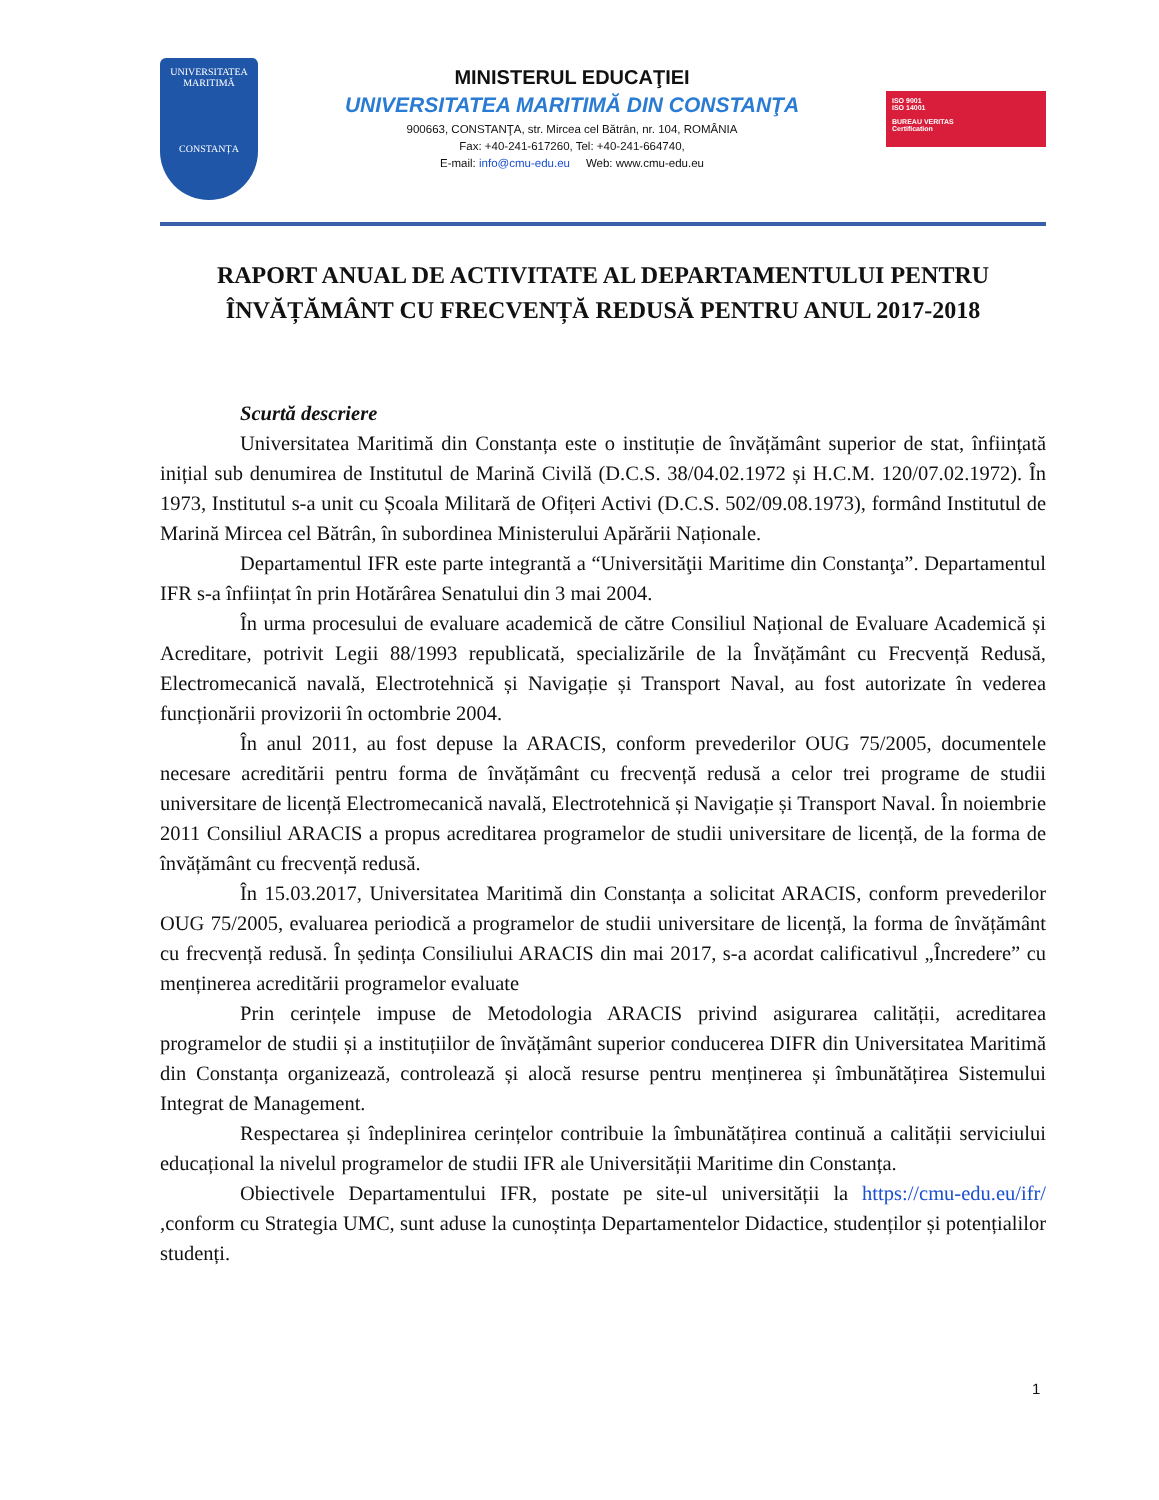UNIVERSITATEA
MARITIMĂ
CONSTANȚA
MINISTERUL EDUCAŢIEI
UNIVERSITATEA MARITIMĂ DIN CONSTANŢA
900663, CONSTANŢA, str. Mircea cel Bătrân, nr. 104, ROMÂNIA
Fax: +40-241-617260, Tel: +40-241-664740,
E-mail: info@cmu-edu.eu Web: www.cmu-edu.eu
ISO 9001
ISO 14001
BUREAU VERITAS
Certification
RAPORT ANUAL DE ACTIVITATE AL DEPARTAMENTULUI PENTRU ÎNVĂȚĂMÂNT CU FRECVENȚĂ REDUSĂ PENTRU ANUL 2017-2018
Scurtă descriere
Universitatea Maritimă din Constanța este o instituție de învățământ superior de stat, înființată inițial sub denumirea de Institutul de Marină Civilă (D.C.S. 38/04.02.1972 și H.C.M. 120/07.02.1972). În 1973, Institutul s-a unit cu Școala Militară de Ofițeri Activi (D.C.S. 502/09.08.1973), formând Institutul de Marină Mircea cel Bătrân, în subordinea Ministerului Apărării Naționale.
Departamentul IFR este parte integrantă a “Universităţii Maritime din Constanţa”. Departamentul IFR s-a înființat în prin Hotărârea Senatului din 3 mai 2004.
În urma procesului de evaluare academică de către Consiliul Național de Evaluare Academică și Acreditare, potrivit Legii 88/1993 republicată, specializările de la Învățământ cu Frecvență Redusă, Electromecanică navală, Electrotehnică și Navigație și Transport Naval, au fost autorizate în vederea funcționării provizorii în octombrie 2004.
În anul 2011, au fost depuse la ARACIS, conform prevederilor OUG 75/2005, documentele necesare acreditării pentru forma de învățământ cu frecvență redusă a celor trei programe de studii universitare de licență Electromecanică navală, Electrotehnică și Navigație și Transport Naval. În noiembrie 2011 Consiliul ARACIS a propus acreditarea programelor de studii universitare de licență, de la forma de învățământ cu frecvență redusă.
În 15.03.2017, Universitatea Maritimă din Constanța a solicitat ARACIS, conform prevederilor OUG 75/2005, evaluarea periodică a programelor de studii universitare de licență, la forma de învățământ cu frecvență redusă. În ședința Consiliului ARACIS din mai 2017, s-a acordat calificativul „Încredere” cu menținerea acreditării programelor evaluate
Prin cerințele impuse de Metodologia ARACIS privind asigurarea calității, acreditarea programelor de studii și a instituțiilor de învățământ superior conducerea DIFR din Universitatea Maritimă din Constanța organizează, controlează și alocă resurse pentru menținerea și îmbunătățirea Sistemului Integrat de Management.
Respectarea și îndeplinirea cerințelor contribuie la îmbunătățirea continuă a calității serviciului educațional la nivelul programelor de studii IFR ale Universității Maritime din Constanța.
Obiectivele Departamentului IFR, postate pe site-ul universității la https://cmu-edu.eu/ifr/ ,conform cu Strategia UMC, sunt aduse la cunoștința Departamentelor Didactice, studenților și potențialilor studenți.
1